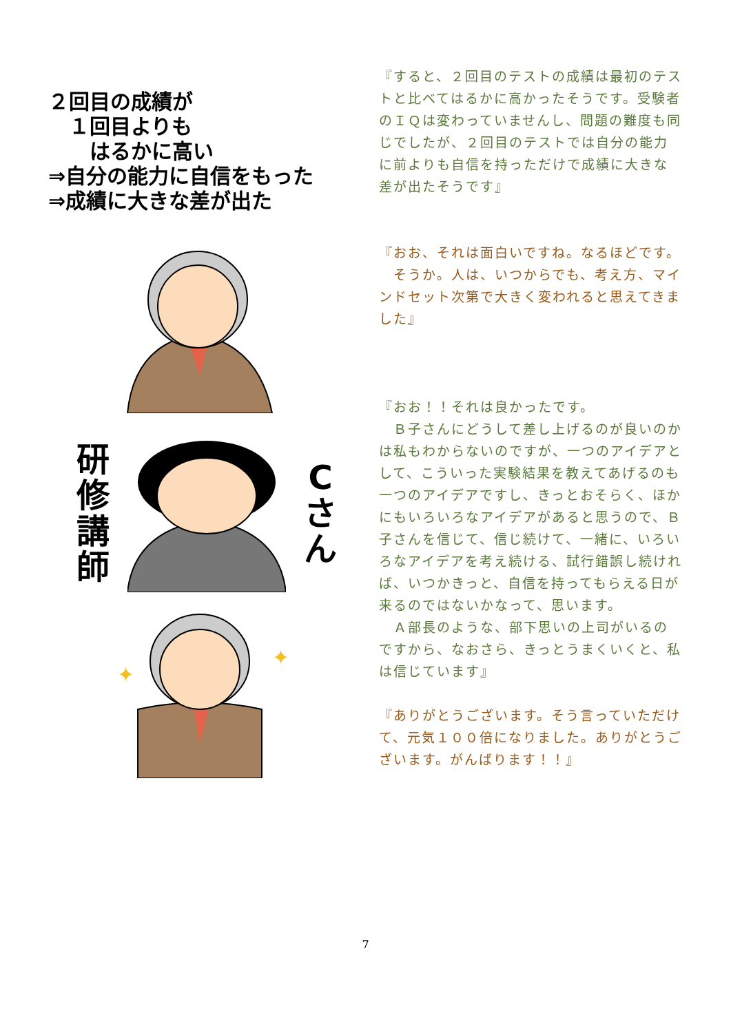２回目の成績が
　１回目よりも
　　はるかに高い
⇒自分の能力に自信をもった
⇒成績に大きな差が出た
研修講師
Cさん
✦
✦
『すると、２回目のテストの成績は最初のテストと比べてはるかに高かったそうです。受験者のＩＱは変わっていませんし、問題の難度も同じでしたが、２回目のテストでは自分の能力に前よりも自信を持っただけで成績に大きな差が出たそうです』
『おお、それは面白いですね。なるほどです。
　そうか。人は、いつからでも、考え方、マインドセット次第で大きく変われると思えてきました』
『おお！！それは良かったです。
　Ｂ子さんにどうして差し上げるのが良いのかは私もわからないのですが、一つのアイデアとして、こういった実験結果を教えてあげるのも一つのアイデアですし、きっとおそらく、ほかにもいろいろなアイデアがあると思うので、Ｂ子さんを信じて、信じ続けて、一緒に、いろいろなアイデアを考え続ける、試行錯誤し続ければ、いつかきっと、自信を持ってもらえる日が来るのではないかなって、思います。
　Ａ部長のような、部下思いの上司がいるのですから、なおさら、きっとうまくいくと、私は信じています』
『ありがとうございます。そう言っていただけて、元気１００倍になりました。ありがとうございます。がんばります！！』
7